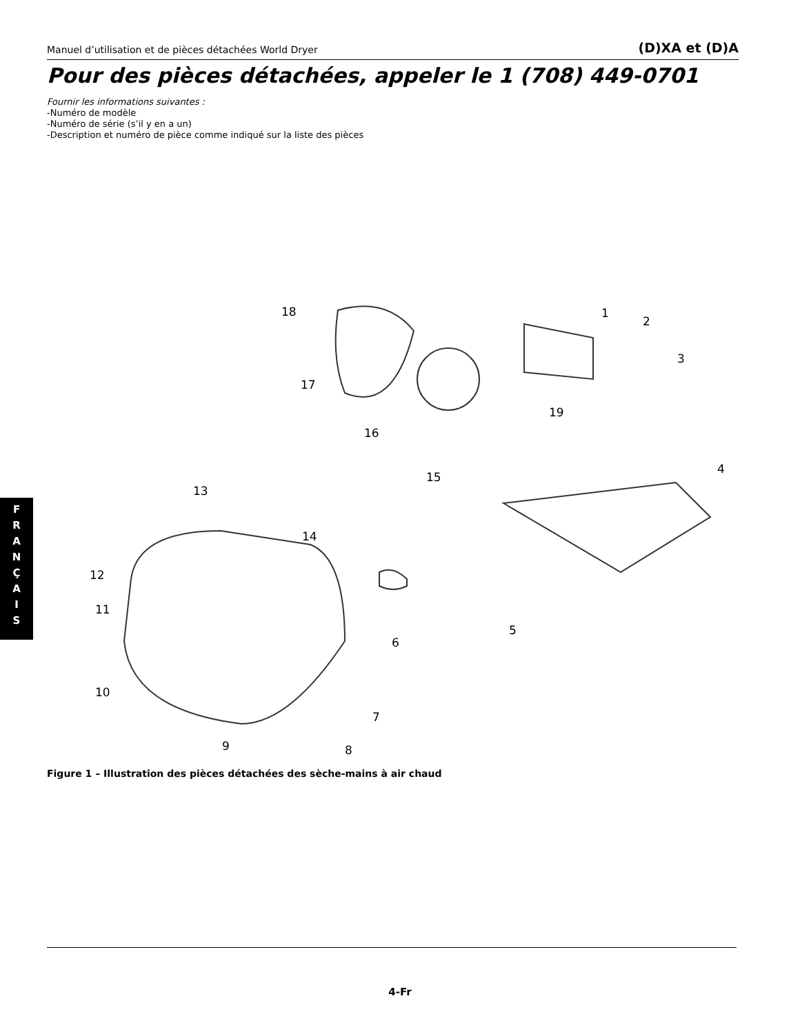Manuel d’utilisation et de pièces détachées World Dryer (D)XA et (D)A
Pour des pièces détachées, appeler le 1 (708) 449-0701
Fournir les informations suivantes :
-Numéro de modèle
-Numéro de série (s’il y en a un)
-Description et numéro de pièce comme indiqué sur la liste des pièces
18 1
2
3
17
19
16
4
15
13
14
12
11
5
6
10
7
9 8
Figure 1 – Illustration des pièces détachées des sèche-mains à air chaud
F
R
A
N
Ç
A
I
S
4-Fr